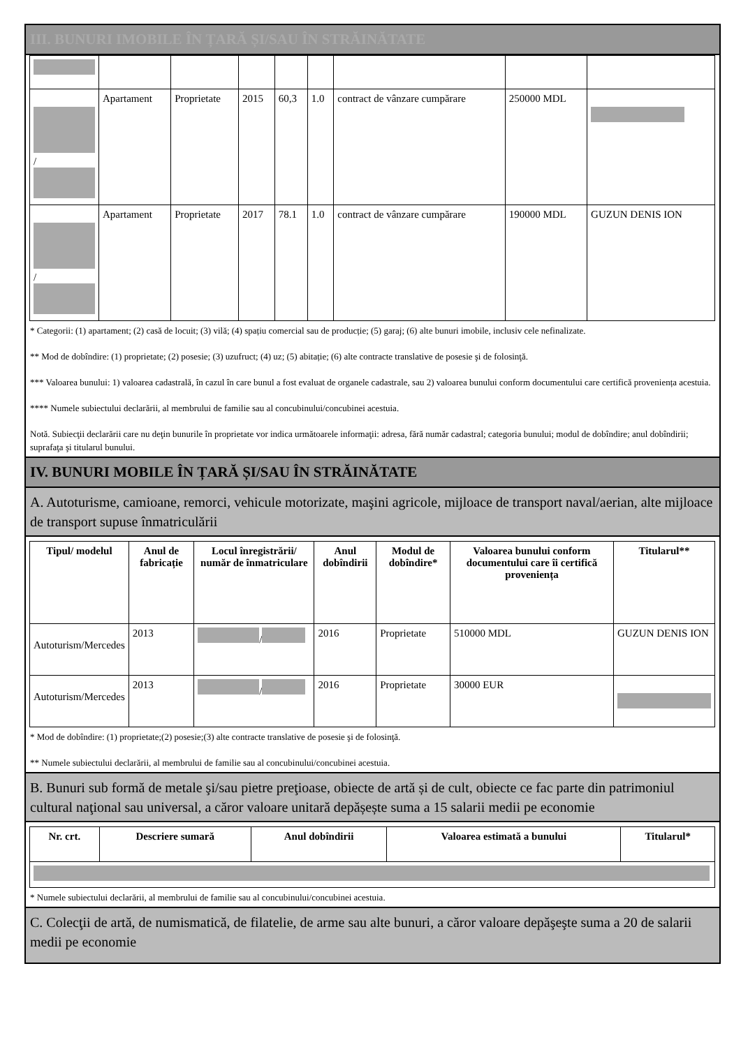III. BUNURI IMOBILE ÎN ȚARĂ ȘI/SAU ÎN STRĂINĂTATE
| / | Apartament | Proprietate | 2015 | 60,3 | 1.0 | contract de vânzare cumpărare | 250000 MDL | |
| / | Apartament | Proprietate | 2017 | 78.1 | 1.0 | contract de vânzare cumpărare | 190000 MDL | GUZUN DENIS ION |
* Categorii: (1) apartament; (2) casă de locuit; (3) vilă; (4) spațiu comercial sau de producție; (5) garaj; (6) alte bunuri imobile, inclusiv cele nefinalizate.
** Mod de dobîndire: (1) proprietate; (2) posesie; (3) uzufruct; (4) uz; (5) abitație; (6) alte contracte translative de posesie şi de folosinţă.
*** Valoarea bunului: 1) valoarea cadastrală, în cazul în care bunul a fost evaluat de organele cadastrale, sau 2) valoarea bunului conform documentului care certifică proveniența acestuia.
**** Numele subiectului declarării, al membrului de familie sau al concubinului/concubinei acestuia.
Notă. Subiecţii declarării care nu deţin bunurile în proprietate vor indica următoarele informaţii: adresa, fără număr cadastral; categoria bunului; modul de dobîndire; anul dobîndirii; suprafaţa şi titularul bunului.
IV. BUNURI MOBILE ÎN ȚARĂ ȘI/SAU ÎN STRĂINĂTATE
A. Autoturisme, camioane, remorci, vehicule motorizate, maşini agricole, mijloace de transport naval/aerian, alte mijloace de transport supuse înmatriculării
| Tipul/ modelul | Anul de fabricație | Locul înregistrării/ număr de înmatriculare | Anul dobîndirii | Modul de dobîndire* | Valoarea bunului conform documentului care îi certifică proveniența | Titularul** |
| --- | --- | --- | --- | --- | --- | --- |
| Autoturism/Mercedes | 2013 | / | 2016 | Proprietate | 510000 MDL | GUZUN DENIS ION |
| Autoturism/Mercedes | 2013 | / | 2016 | Proprietate | 30000 EUR | |
* Mod de dobîndire: (1) proprietate;(2) posesie;(3) alte contracte translative de posesie şi de folosinţă.
** Numele subiectului declarării, al membrului de familie sau al concubinului/concubinei acestuia.
B. Bunuri sub formă de metale şi/sau pietre preţioase, obiecte de artă și de cult, obiecte ce fac parte din patrimoniul cultural naţional sau universal, a căror valoare unitară depășește suma a 15 salarii medii pe economie
| Nr. crt. | Descriere sumară | Anul dobîndirii | Valoarea estimată a bunului | Titularul* |
| --- | --- | --- | --- | --- |
* Numele subiectului declarării, al membrului de familie sau al concubinului/concubinei acestuia.
C. Colecţii de artă, de numismatică, de filatelie, de arme sau alte bunuri, a căror valoare depăşeşte suma a 20 de salarii medii pe economie